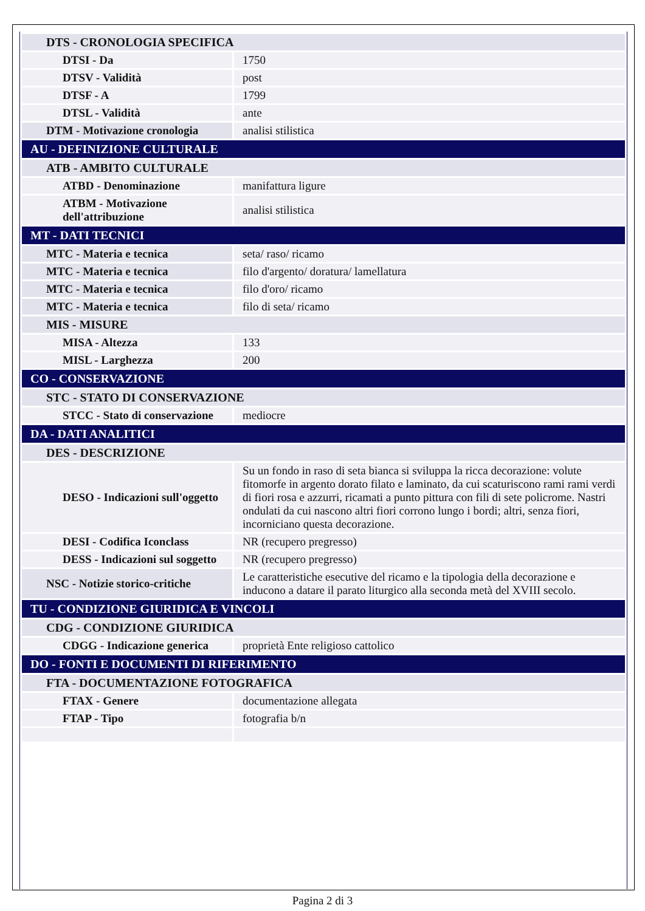| DTS - CRONOLOGIA SPECIFICA | |
| DTSI - Da | 1750 |
| DTSV - Validità | post |
| DTSF - A | 1799 |
| DTSL - Validità | ante |
| DTM - Motivazione cronologia | analisi stilistica |
| AU - DEFINIZIONE CULTURALE | |
| ATB - AMBITO CULTURALE | |
| ATBD - Denominazione | manifattura ligure |
| ATBM - Motivazione dell'attribuzione | analisi stilistica |
| MT - DATI TECNICI | |
| MTC - Materia e tecnica | seta/ raso/ ricamo |
| MTC - Materia e tecnica | filo d'argento/ doratura/ lamellatura |
| MTC - Materia e tecnica | filo d'oro/ ricamo |
| MTC - Materia e tecnica | filo di seta/ ricamo |
| MIS - MISURE | |
| MISA - Altezza | 133 |
| MISL - Larghezza | 200 |
| CO - CONSERVAZIONE | |
| STC - STATO DI CONSERVAZIONE | |
| STCC - Stato di conservazione | mediocre |
| DA - DATI ANALITICI | |
| DES - DESCRIZIONE | |
| DESO - Indicazioni sull'oggetto | Su un fondo in raso di seta bianca si sviluppa la ricca decorazione: volute fitomorfe in argento dorato filato e laminato, da cui scaturiscono rami rami verdi di fiori rosa e azzurri, ricamati a punto pittura con fili di sete policrome. Nastri ondulati da cui nascono altri fiori corrono lungo i bordi; altri, senza fiori, incorniciano questa decorazione. |
| DESI - Codifica Iconclass | NR (recupero pregresso) |
| DESS - Indicazioni sul soggetto | NR (recupero pregresso) |
| NSC - Notizie storico-critiche | Le caratteristiche esecutive del ricamo e la tipologia della decorazione e inducono a datare il parato liturgico alla seconda metà del XVIII secolo. |
| TU - CONDIZIONE GIURIDICA E VINCOLI | |
| CDG - CONDIZIONE GIURIDICA | |
| CDGG - Indicazione generica | proprietà Ente religioso cattolico |
| DO - FONTI E DOCUMENTI DI RIFERIMENTO | |
| FTA - DOCUMENTAZIONE FOTOGRAFICA | |
| FTAX - Genere | documentazione allegata |
| FTAP - Tipo | fotografia b/n |
Pagina 2 di 3